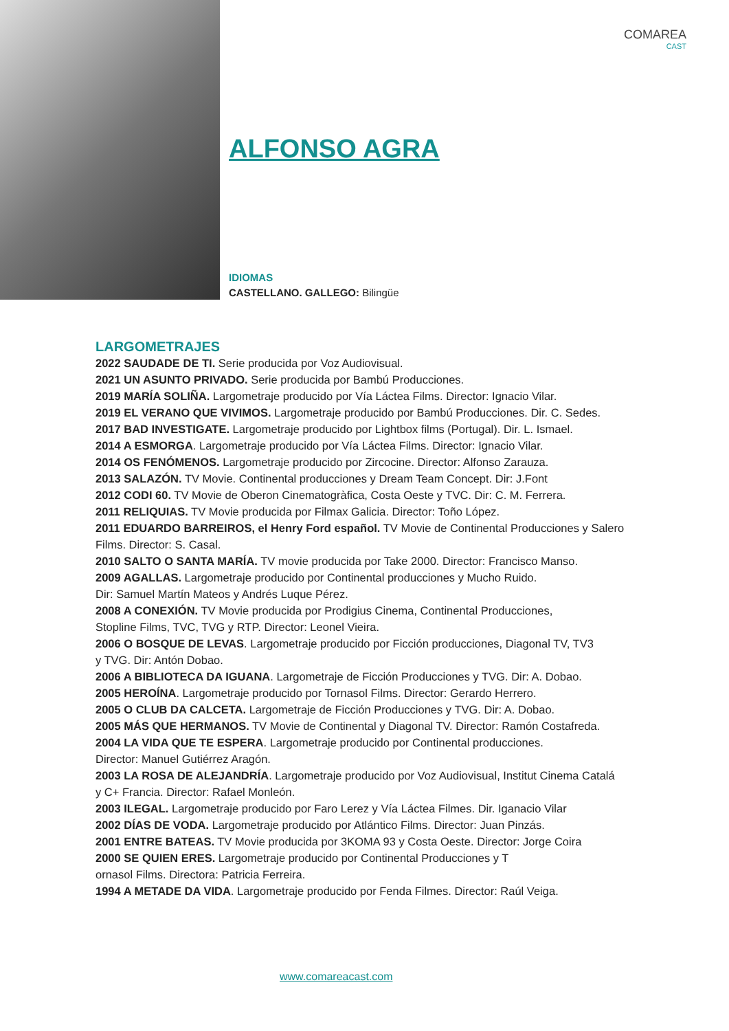COMAREA
CAST
ALFONSO AGRA
IDIOMAS
CASTELLANO. GALLEGO: Bilingüe
LARGOMETRAJES
2022 SAUDADE DE TI. Serie producida por Voz Audiovisual.
2021 UN ASUNTO PRIVADO. Serie producida por Bambú Producciones.
2019 MARÍA SOLIÑA. Largometraje producido por Vía Láctea Films. Director: Ignacio Vilar.
2019 EL VERANO QUE VIVIMOS. Largometraje producido por Bambú Producciones. Dir. C. Sedes.
2017 BAD INVESTIGATE. Largometraje producido por Lightbox films (Portugal). Dir. L. Ismael.
2014 A ESMORGA. Largometraje producido por Vía Láctea Films. Director: Ignacio Vilar.
2014 OS FENÓMENOS. Largometraje producido por Zircocine. Director: Alfonso Zarauza.
2013 SALAZÓN. TV Movie. Continental producciones y Dream Team Concept. Dir: J.Font
2012 CODI 60. TV Movie de Oberon Cinematogràfica, Costa Oeste y TVC. Dir: C. M. Ferrera.
2011 RELIQUIAS. TV Movie producida por Filmax Galicia. Director: Toño López.
2011 EDUARDO BARREIROS, el Henry Ford español. TV Movie de Continental Producciones y Salero Films. Director: S. Casal.
2010 SALTO O SANTA MARÍA. TV movie producida por Take 2000. Director: Francisco Manso.
2009 AGALLAS. Largometraje producido por Continental producciones y Mucho Ruido.
Dir: Samuel Martín Mateos y Andrés Luque Pérez.
2008 A CONEXIÓN. TV Movie producida por Prodigius Cinema, Continental Producciones,
Stopline Films, TVC, TVG y RTP. Director: Leonel Vieira.
2006 O BOSQUE DE LEVAS. Largometraje producido por Ficción producciones, Diagonal TV, TV3
y TVG. Dir: Antón Dobao.
2006 A BIBLIOTECA DA IGUANA. Largometraje de Ficción Producciones y TVG. Dir: A. Dobao.
2005 HEROÍNA. Largometraje producido por Tornasol Films. Director: Gerardo Herrero.
2005 O CLUB DA CALCETA. Largometraje de Ficción Producciones y TVG. Dir: A. Dobao.
2005 MÁS QUE HERMANOS. TV Movie de Continental y Diagonal TV. Director: Ramón Costafreda.
2004 LA VIDA QUE TE ESPERA. Largometraje producido por Continental producciones.
Director: Manuel Gutiérrez Aragón.
2003 LA ROSA DE ALEJANDRÍA. Largometraje producido por Voz Audiovisual, Institut Cinema Catalá
y C+ Francia. Director: Rafael Monleón.
2003 ILEGAL. Largometraje producido por Faro Lerez y Vía Láctea Filmes. Dir. Iganacio Vilar
2002 DÍAS DE VODA. Largometraje producido por Atlántico Films. Director: Juan Pinzás.
2001 ENTRE BATEAS. TV Movie producida por 3KOMA 93 y Costa Oeste. Director: Jorge Coira
2000 SE QUIEN ERES. Largometraje producido por Continental Producciones y T
ornasol Films. Directora: Patricia Ferreira.
1994 A METADE DA VIDA. Largometraje producido por Fenda Filmes. Director: Raúl Veiga.
www.comareacast.com